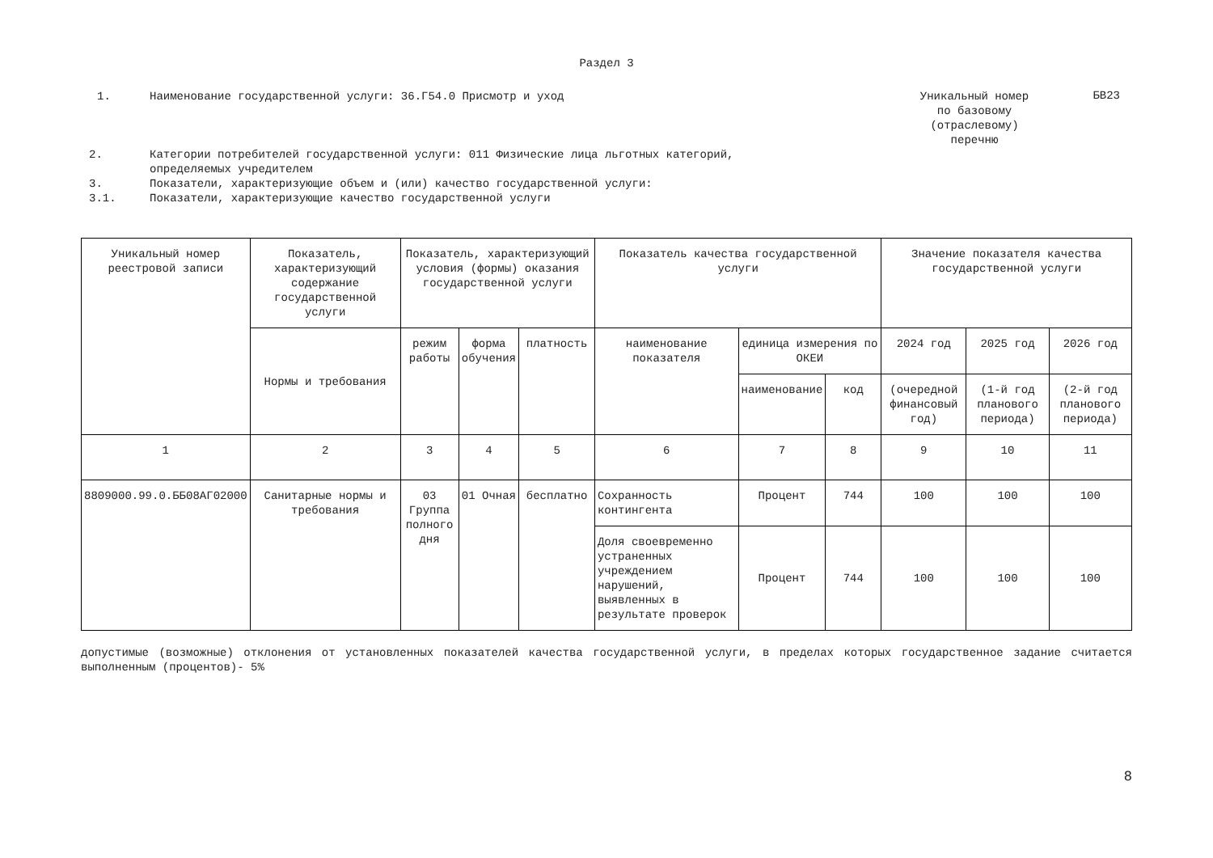Раздел 3
1. Наименование государственной услуги: 36.Г54.0 Присмотр и уход
Уникальный номер по базовому (отраслевому) перечню
БВ23
2. Категории потребителей государственной услуги: 011 Физические лица льготных категорий,
определяемых учредителем
3. Показатели, характеризующие объем и (или) качество государственной услуги:
3.1. Показатели, характеризующие качество государственной услуги
| Уникальный номер реестровой записи | Показатель, характеризующий содержание государственной услуги | Показатель, характеризующий условия (формы) оказания государственной услуги | | | Показатель качества государственной услуги | | | Значение показателя качества государственной услуги | | |
| --- | --- | --- | --- | --- | --- | --- | --- | --- | --- | --- |
| | Нормы и требования | режим работы | форма обучения | платность | наименование показателя | единица измерения по ОКЕИ | | 2024 год | 2025 год | 2026 год |
| | | | | | | наименование | код | (очередной финансовый год) | (1-й год планового периода) | (2-й год планового периода) |
| 1 | 2 | 3 | 4 | 5 | 6 | 7 | 8 | 9 | 10 | 11 |
| 8809000.99.0.ББ08АГ02000 | Санитарные нормы и требования | 03 Группа полного дня | 01 Очная | бесплатно | Сохранность контингента | Процент | 744 | 100 | 100 | 100 |
| | | | | | Доля своевременно устраненных учреждением нарушений, выявленных в результате проверок | Процент | 744 | 100 | 100 | 100 |
допустимые (возможные) отклонения от установленных показателей качества государственной услуги, в пределах которых государственное задание считается выполненным (процентов)- 5%
8